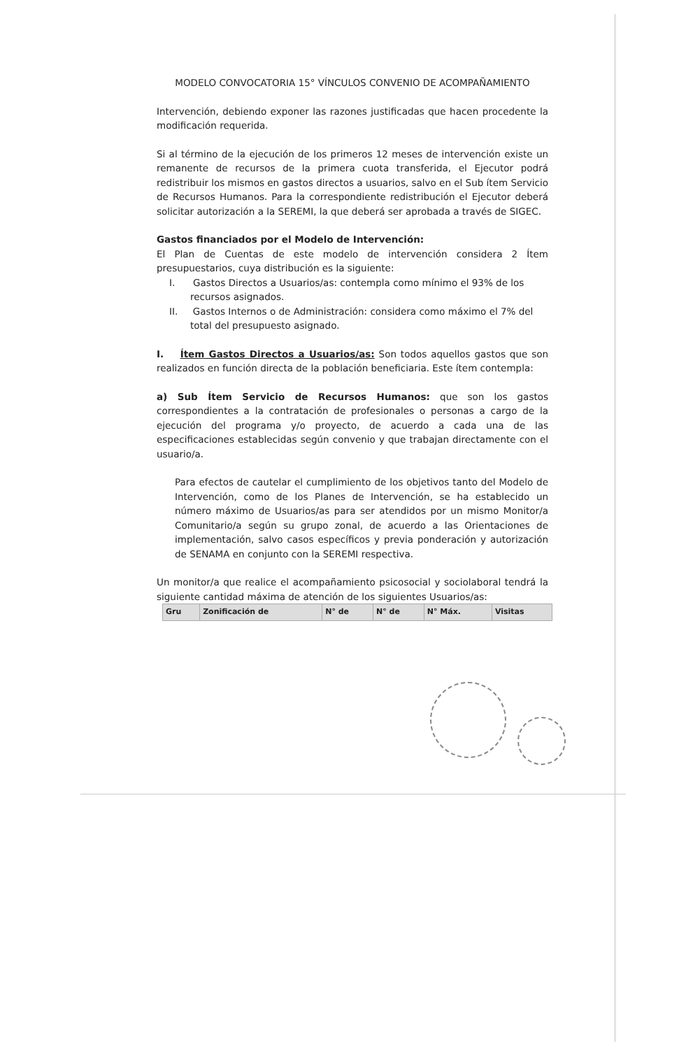MODELO CONVOCATORIA 15° VÍNCULOS CONVENIO DE ACOMPAÑAMIENTO
Intervención, debiendo exponer las razones justificadas que hacen procedente la modificación requerida.
Si al término de la ejecución de los primeros 12 meses de intervención existe un remanente de recursos de la primera cuota transferida, el Ejecutor podrá redistribuir los mismos en gastos directos a usuarios, salvo en el Sub ítem Servicio de Recursos Humanos. Para la correspondiente redistribución el Ejecutor deberá solicitar autorización a la SEREMI, la que deberá ser aprobada a través de SIGEC.
Gastos financiados por el Modelo de Intervención:
El Plan de Cuentas de este modelo de intervención considera 2 Ítem presupuestarios, cuya distribución es la siguiente:
I. Gastos Directos a Usuarios/as: contempla como mínimo el 93% de los recursos asignados.
II. Gastos Internos o de Administración: considera como máximo el 7% del total del presupuesto asignado.
I. Ítem Gastos Directos a Usuarios/as: Son todos aquellos gastos que son realizados en función directa de la población beneficiaria. Este ítem contempla:
a) Sub Ítem Servicio de Recursos Humanos: que son los gastos correspondientes a la contratación de profesionales o personas a cargo de la ejecución del programa y/o proyecto, de acuerdo a cada una de las especificaciones establecidas según convenio y que trabajan directamente con el usuario/a.
Para efectos de cautelar el cumplimiento de los objetivos tanto del Modelo de Intervención, como de los Planes de Intervención, se ha establecido un número máximo de Usuarios/as para ser atendidos por un mismo Monitor/a Comunitario/a según su grupo zonal, de acuerdo a las Orientaciones de implementación, salvo casos específicos y previa ponderación y autorización de SENAMA en conjunto con la SEREMI respectiva.
Un monitor/a que realice el acompañamiento psicosocial y sociolaboral tendrá la siguiente cantidad máxima de atención de los siguientes Usuarios/as:
| Gru | Zonificación de | N° de | N° de | N° Máx. | Visitas |
| --- | --- | --- | --- | --- | --- |